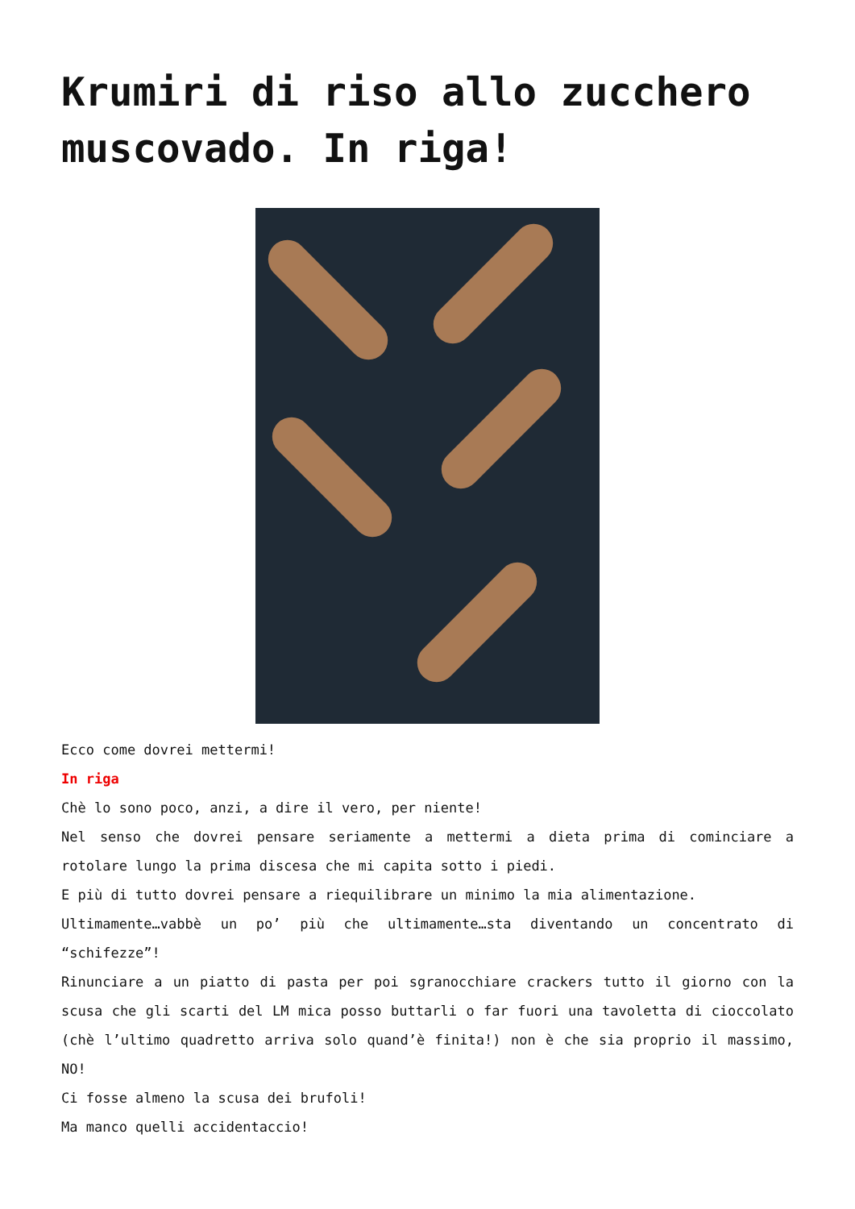Krumiri di riso allo zucchero muscovado. In riga!
Ecco come dovrei mettermi!
In riga
Chè lo sono poco, anzi, a dire il vero, per niente!
Nel senso che dovrei pensare seriamente a mettermi a dieta prima di cominciare a rotolare lungo la prima discesa che mi capita sotto i piedi.
E più di tutto dovrei pensare a riequilibrare un minimo la mia alimentazione.
Ultimamente…vabbè un po’ più che ultimamente…sta diventando un concentrato di “schifezze”!
Rinunciare a un piatto di pasta per poi sgranocchiare crackers tutto il giorno con la scusa che gli scarti del LM mica posso buttarli o far fuori una tavoletta di cioccolato (chè l’ultimo quadretto arriva solo quand’è finita!) non è che sia proprio il massimo, NO!
Ci fosse almeno la scusa dei brufoli!
Ma manco quelli accidentaccio!